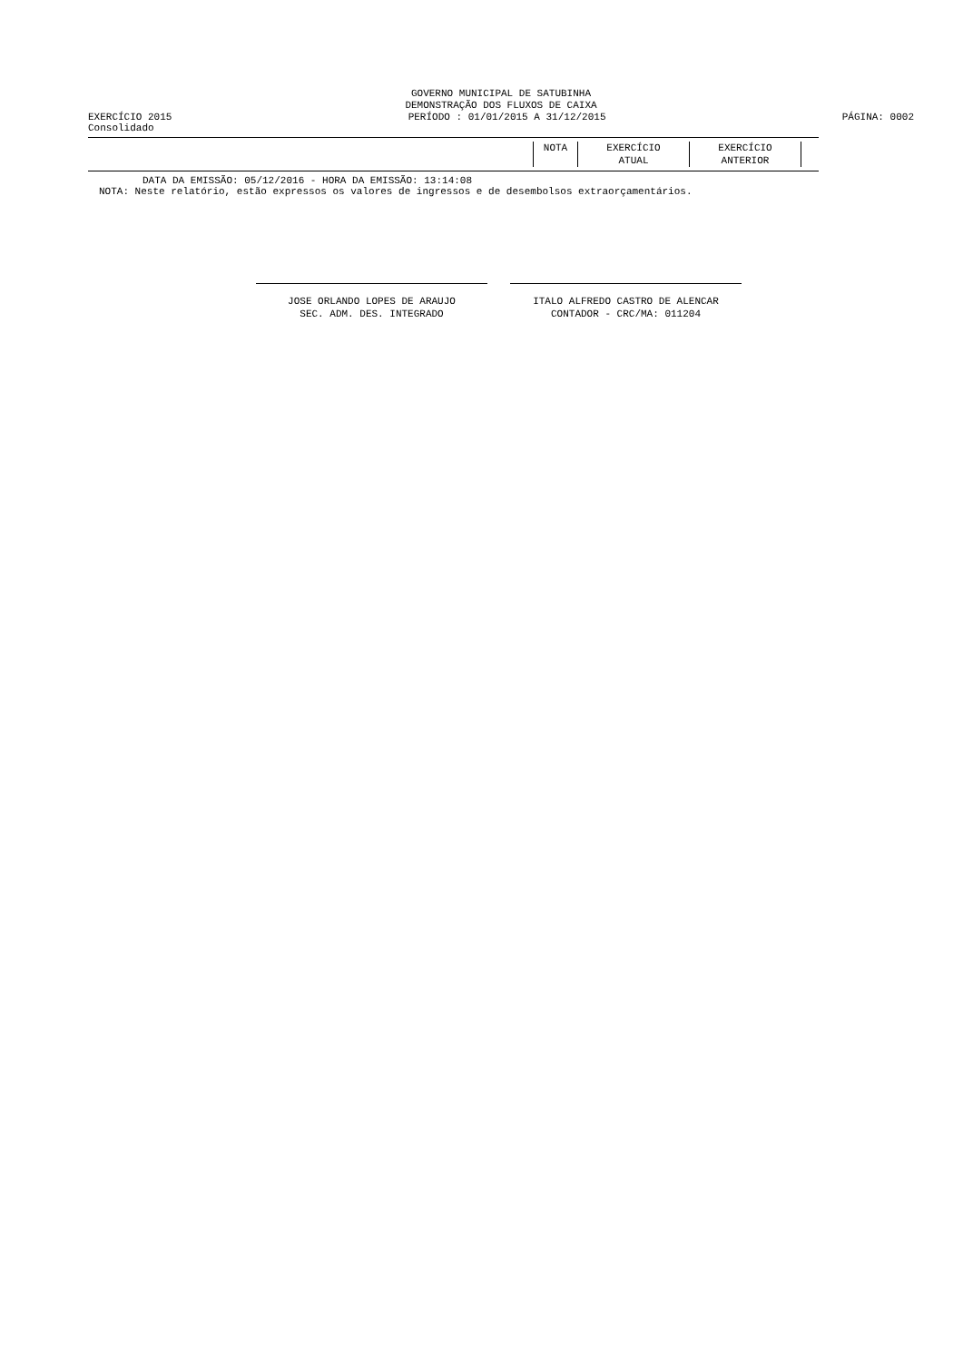GOVERNO MUNICIPAL DE SATUBINHA
DEMONSTRAÇÃO DOS FLUXOS DE CAIXA
EXERCÍCIO 2015 PERÍODO : 01/01/2015 A 31/12/2015 PÁGINA: 0002
Consolidado
| NOTA | EXERCÍCIO | EXERCÍCIO |
| | ATUAL | ANTERIOR |
DATA DA EMISSÃO: 05/12/2016 - HORA DA EMISSÃO: 13:14:08
NOTA: Neste relatório, estão expressos os valores de ingressos e de desembolsos extraorçamentários.
JOSE ORLANDO LOPES DE ARAUJO
SEC. ADM. DES. INTEGRADO
ITALO ALFREDO CASTRO DE ALENCAR
CONTADOR - CRC/MA: 011204